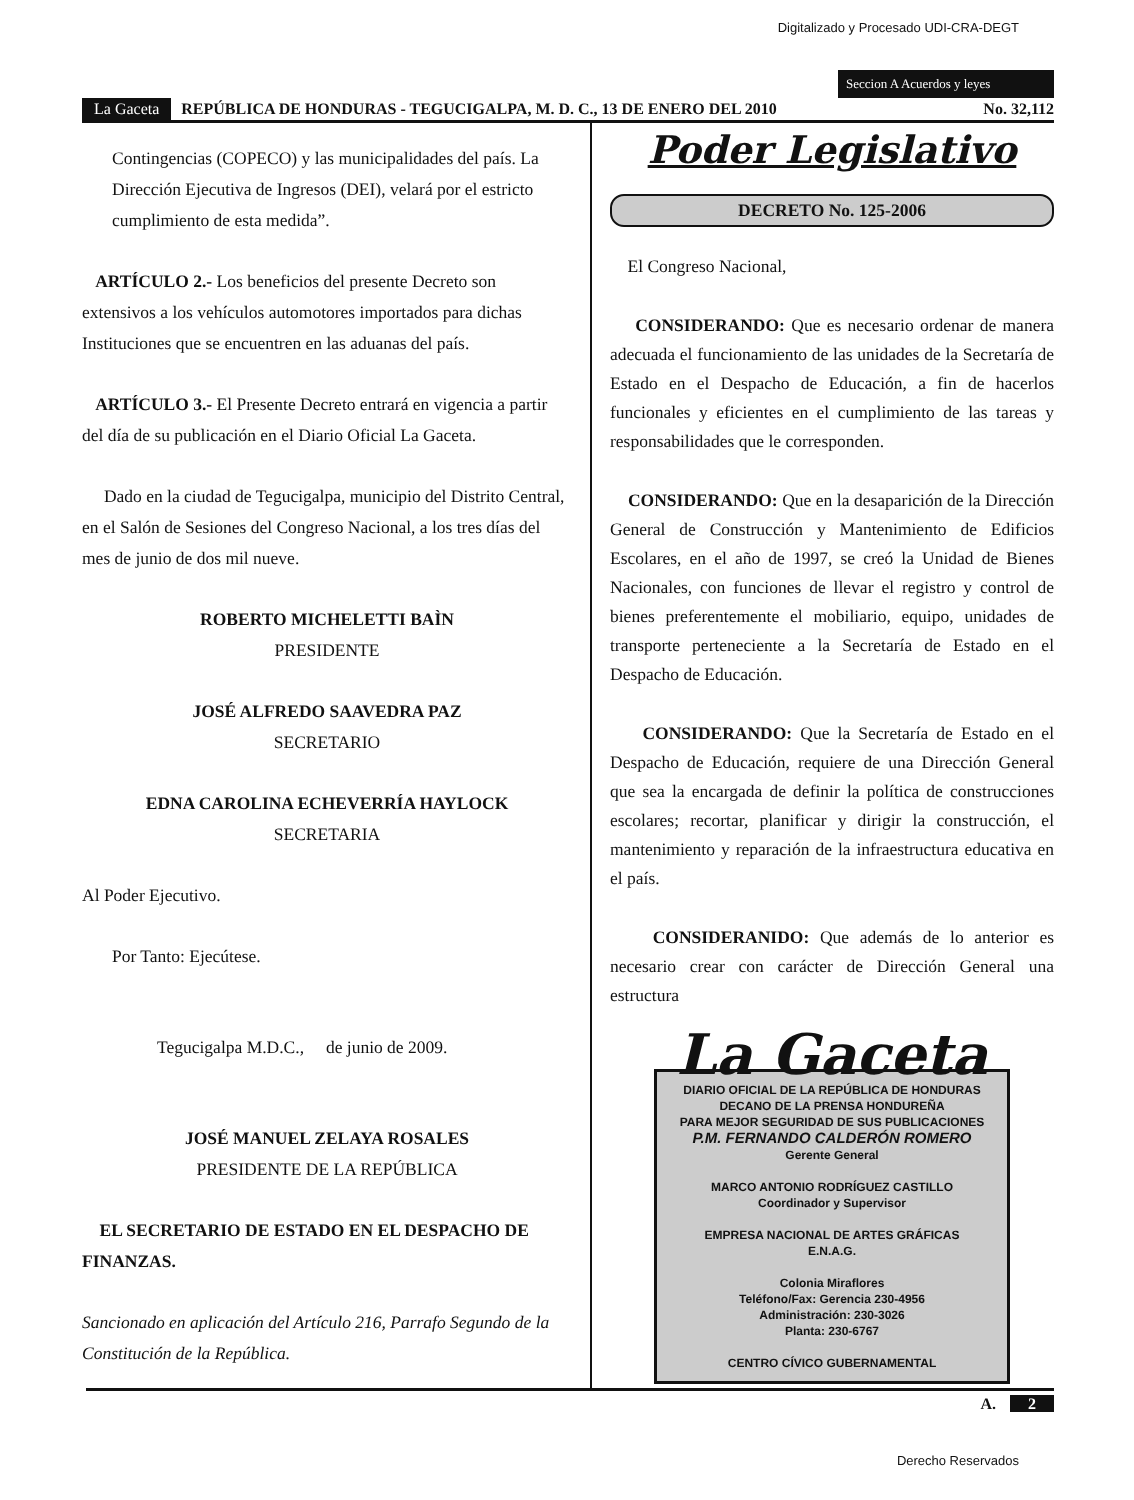Digitalizado y Procesado UDI-CRA-DEGT
Seccion A Acuerdos y leyes
La Gaceta REPÚBLICA DE HONDURAS - TEGUCIGALPA, M. D. C., 13 DE ENERO DEL 2010 No. 32,112
Contingencias (COPECO) y las municipalidades del país. La Dirección Ejecutiva de Ingresos (DEI), velará por el estricto cumplimiento de esta medida”.
ARTÍCULO 2.- Los beneficios del presente Decreto son extensivos a los vehículos automotores importados para dichas Instituciones que se encuentren en las aduanas del país.
ARTÍCULO 3.- El Presente Decreto entrará en vigencia a partir del día de su publicación en el Diario Oficial La Gaceta.
Dado en la ciudad de Tegucigalpa, municipio del Distrito Central, en el Salón de Sesiones del Congreso Nacional, a los tres días del mes de junio de dos mil nueve.
ROBERTO MICHELETTI BAÌN
PRESIDENTE
JOSÉ ALFREDO SAAVEDRA PAZ
SECRETARIO
EDNA CAROLINA ECHEVERRÍA HAYLOCK
SECRETARIA
Al Poder Ejecutivo.
Por Tanto: Ejecútese.
Tegucigalpa M.D.C., de junio de 2009.
JOSÉ MANUEL ZELAYA ROSALES
PRESIDENTE DE LA REPÚBLICA
EL SECRETARIO DE ESTADO EN EL DESPACHO DE FINANZAS.
Sancionado en aplicación del Artículo 216, Parrafo Segundo de la Constitución de la República.
Poder Legislativo
DECRETO No. 125-2006
El Congreso Nacional,
CONSIDERANDO: Que es necesario ordenar de manera adecuada el funcionamiento de las unidades de la Secretaría de Estado en el Despacho de Educación, a fin de hacerlos funcionales y eficientes en el cumplimiento de las tareas y responsabilidades que le corresponden.
CONSIDERANDO: Que en la desaparición de la Dirección General de Construcción y Mantenimiento de Edificios Escolares, en el año de 1997, se creó la Unidad de Bienes Nacionales, con funciones de llevar el registro y control de bienes preferentemente el mobiliario, equipo, unidades de transporte perteneciente a la Secretaría de Estado en el Despacho de Educación.
CONSIDERANDO: Que la Secretaría de Estado en el Despacho de Educación, requiere de una Dirección General que sea la encargada de definir la política de construcciones escolares; recortar, planificar y dirigir la construcción, el mantenimiento y reparación de la infraestructura educativa en el país.
CONSIDERANIDO: Que además de lo anterior es necesario crear con carácter de Dirección General una estructura
La Gaceta
DIARIO OFICIAL DE LA REPÚBLICA DE HONDURAS
DECANO DE LA PRENSA HONDUREÑA
PARA MEJOR SEGURIDAD DE SUS PUBLICACIONES
P.M. FERNANDO CALDERÓN ROMERO
Gerente General
MARCO ANTONIO RODRÍGUEZ CASTILLO
Coordinador y Supervisor
EMPRESA NACIONAL DE ARTES GRÁFICAS
E.N.A.G.
Colonia Miraflores
Teléfono/Fax: Gerencia 230-4956
Administración: 230-3026
Planta: 230-6767
CENTRO CÍVICO GUBERNAMENTAL
A. 2
Derecho Reservados